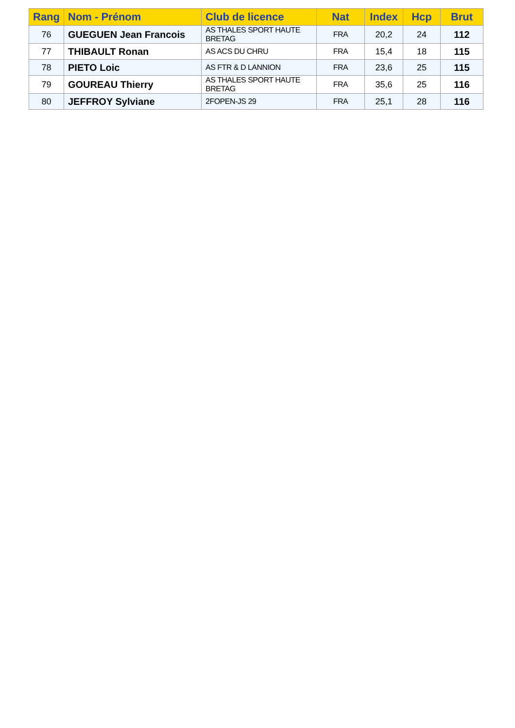| Rang | Nom - Prénom | Club de licence | Nat | Index | Hcp | Brut |
| --- | --- | --- | --- | --- | --- | --- |
| 76 | GUEGUEN Jean Francois | AS THALES SPORT HAUTE BRETAG | FRA | 20,2 | 24 | 112 |
| 77 | THIBAULT Ronan | AS ACS DU CHRU | FRA | 15,4 | 18 | 115 |
| 78 | PIETO Loic | AS FTR & D LANNION | FRA | 23,6 | 25 | 115 |
| 79 | GOUREAU Thierry | AS THALES SPORT HAUTE BRETAG | FRA | 35,6 | 25 | 116 |
| 80 | JEFFROY Sylviane | 2FOPEN-JS 29 | FRA | 25,1 | 28 | 116 |